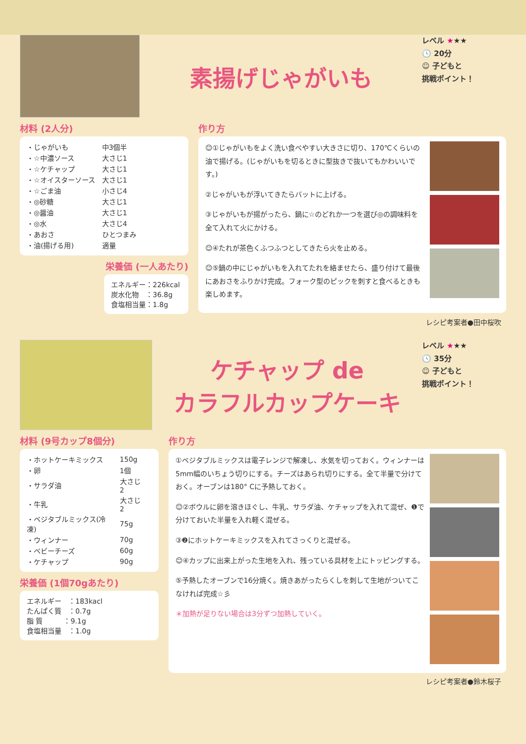素揚げじゃがいも
レベル ★★★
🕓 20分
☺ 子どもと
挑戦ポイント！
材料 (2人分)
| ・じゃがいも | 中3個半 |
| ・☆中濃ソース | 大さじ1 |
| ・☆ケチャップ | 大さじ1 |
| ・☆オイスターソース | 大さじ1 |
| ・☆ごま油 | 小さじ4 |
| ・◎砂糖 | 大さじ1 |
| ・◎醤油 | 大さじ1 |
| ・◎水 | 大さじ4 |
| ・あおさ | ひとつまみ |
| ・油(揚げる用) | 適量 |
栄養価 (一人あたり)
エネルギー：226kcal
炭水化物　：36.8g
食塩相当量：1.8g
作り方
☺①じゃがいもをよく洗い食べやすい大きさに切り、170℃くらいの油で揚げる。(じゃがいもを切るときに型抜きで抜いてもかわいいです。)
②じゃがいもが浮いてきたらバットに上げる。
③じゃがいもが揚がったら、鍋に☆のどれか一つを選び◎の調味料を全て入れて火にかける。
☺④たれが茶色くふつふつとしてきたら火を止める。
☺⑤鍋の中にじゃがいもを入れてたれを絡ませたら、盛り付けて最後にあおさをふりかけ完成。フォーク型のピックを刺すと食べるときも 楽しめます。
レシピ考案者●田中桜吹
ケチャップ de
カラフルカップケーキ
レベル ★★★
🕓 35分
☺ 子どもと
挑戦ポイント！
材料 (9号カップ8個分)
| ・ホットケーキミックス | 150g |
| ・卵 | 1個 |
| ・サラダ油 | 大さじ2 |
| ・牛乳 | 大さじ2 |
| ・ベジタブルミックス(冷凍) | 75g |
| ・ウィンナー | 70g |
| ・ベビーチーズ | 60g |
| ・ケチャップ | 90g |
栄養価 (1個70gあたり)
エネルギー　：183kacl
たんぱく質　：0.7g
脂 質　　　：9.1g
食塩相当量　：1.0g
作り方
①ベジタブルミックスは電子レンジで解凍し、水気を切っておく。ウィンナーは5mm幅のいちょう切りにする。チーズはあられ切りにする。全て半量で分けておく。オーブンは180° Cに予熱しておく。
☺②ボウルに卵を溶きほぐし、牛乳、サラダ油、ケチャップを入れて混ぜ、❶で分けておいた半量を入れ軽く混ぜる。
③❷にホットケーキミックスを入れてさっくりと混ぜる。
☺④カップに出来上がった生地を入れ、残っている具材を上にトッピングする。
⑤予熱したオーブンで16分焼く。焼きあがったらくしを刺して生地がついてこなければ完成☆彡
＊加熱が足りない場合は3分ずつ加熱していく。
レシピ考案者●鈴木桜子